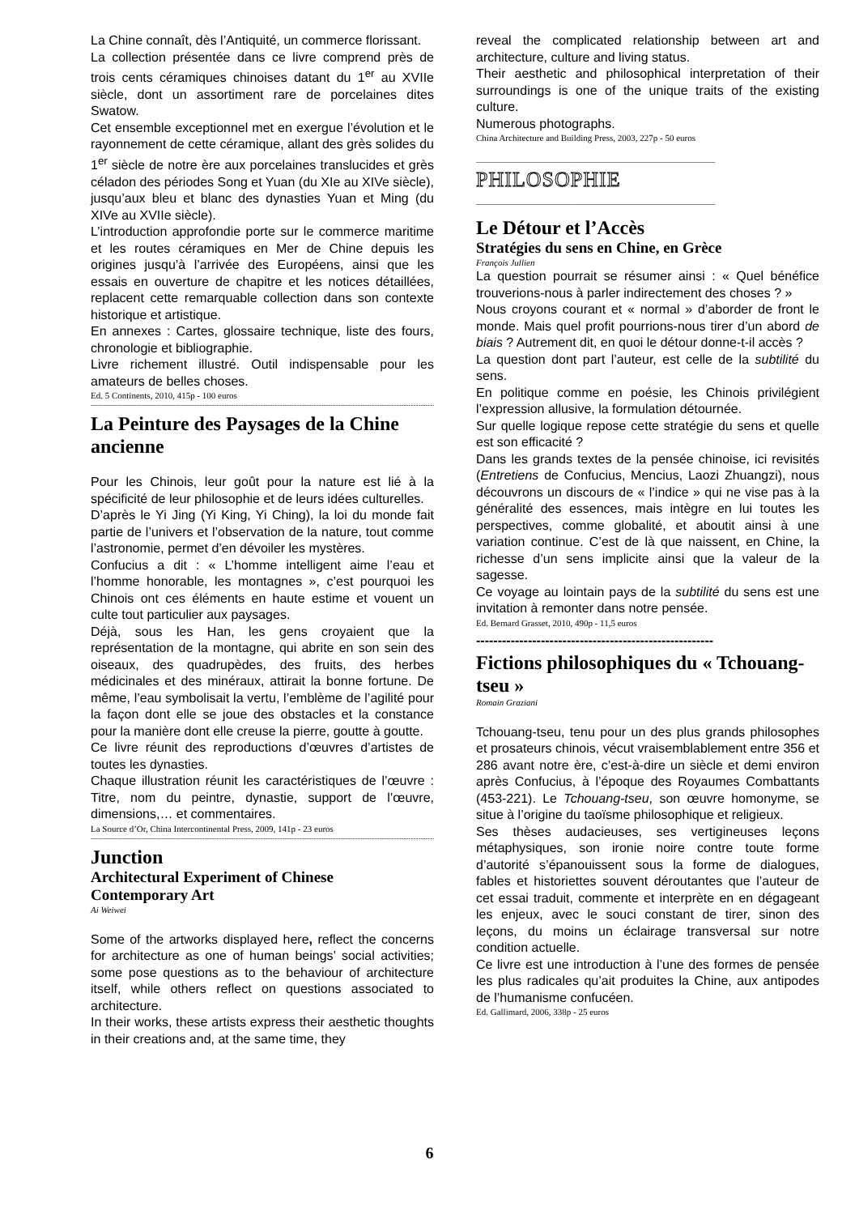La Chine connaît, dès l’Antiquité, un commerce florissant.
La collection présentée dans ce livre comprend près de trois cents céramiques chinoises datant du 1<sup>er</sup> au XVIIe siècle, dont un assortiment rare de porcelaines dites Swatow.
Cet ensemble exceptionnel met en exergue l’évolution et le rayonnement de cette céramique, allant des grès solides du 1<sup>er</sup> siècle de notre ère aux porcelaines translucides et grès céladon des périodes Song et Yuan (du XIe au XIVe siècle), jusqu’aux bleu et blanc des dynasties Yuan et Ming (du XIVe au XVIIe siècle).
L’introduction approfondie porte sur le commerce maritime et les routes céramiques en Mer de Chine depuis les origines jusqu’à l’arrivée des Européens, ainsi que les essais en ouverture de chapitre et les notices détaillées, replacent cette remarquable collection dans son contexte historique et artistique.
En annexes : Cartes, glossaire technique, liste des fours, chronologie et bibliographie.
Livre richement illustré. Outil indispensable pour les amateurs de belles choses.
Ed. 5 Continents, 2010, 415p - 100 euros
--------------------------------------------------------------------------------------------------------------------------------------------------
La Peinture des Paysages de la Chine ancienne
Pour les Chinois, leur goût pour la nature est lié à la spécificité de leur philosophie et de leurs idées culturelles.
D’après le Yi Jing (Yi King, Yi Ching), la loi du monde fait partie de l’univers et l’observation de la nature, tout comme l’astronomie, permet d’en dévoiler les mystères.
Confucius a dit : « L’homme intelligent aime l’eau et l’homme honorable, les montagnes », c’est pourquoi les Chinois ont ces éléments en haute estime et vouent un culte tout particulier aux paysages.
Déjà, sous les Han, les gens croyaient que la représentation de la montagne, qui abrite en son sein des oiseaux, des quadrupèdes, des fruits, des herbes médicinales et des minéraux, attirait la bonne fortune. De même, l’eau symbolisait la vertu, l’emblème de l’agilité pour la façon dont elle se joue des obstacles et la constance pour la manière dont elle creuse la pierre, goutte à goutte.
Ce livre réunit des reproductions d’œuvres d’artistes de toutes les dynasties.
Chaque illustration réunit les caractéristiques de l’œuvre : Titre, nom du peintre, dynastie, support de l’œuvre, dimensions,… et commentaires.
La Source d’Or, China Intercontinental Press, 2009, 141p - 23 euros
--------------------------------------------------------------------------------------------------------------------------------------------------
Junction
Architectural Experiment of Chinese Contemporary Art
Ai Weiwei
Some of the artworks displayed here, reflect the concerns for architecture as one of human beings’ social activities; some pose questions as to the behaviour of architecture itself, while others reflect on questions associated to architecture.
In their works, these artists express their aesthetic thoughts in their creations and, at the same time, they
reveal the complicated relationship between art and architecture, culture and living status.
Their aesthetic and philosophical interpretation of their surroundings is one of the unique traits of the existing culture.
Numerous photographs.
China Architecture and Building Press, 2003, 227p - 50 euros
___________________________________________________________
PHILOSOPHIE
___________________________________________________________
Le Détour et l’Accès
Stratégies du sens en Chine, en Grèce
François Jullien
La question pourrait se résumer ainsi : « Quel bénéfice trouverions-nous à parler indirectement des choses ? »
Nous croyons courant et « normal » d’aborder de front le monde. Mais quel profit pourrions-nous tirer d’un abord de biais ? Autrement dit, en quoi le détour donne-t-il accès ?
La question dont part l’auteur, est celle de la subtilité du sens.
En politique comme en poésie, les Chinois privilégient l’expression allusive, la formulation détournée.
Sur quelle logique repose cette stratégie du sens et quelle est son efficacité ?
Dans les grands textes de la pensée chinoise, ici revisités (Entretiens de Confucius, Mencius, Laozi Zhuangzi), nous découvrons un discours de « l’indice » qui ne vise pas à la généralité des essences, mais intègre en lui toutes les perspectives, comme globalité, et aboutit ainsi à une variation continue. C’est de là que naissent, en Chine, la richesse d’un sens implicite ainsi que la valeur de la sagesse.
Ce voyage au lointain pays de la subtilité du sens est une invitation à remonter dans notre pensée.
Ed. Bernard Grasset, 2010, 490p - 11,5 euros
-------------------------------------------------------
Fictions philosophiques du « Tchouang-tseu »
Romain Graziani
Tchouang-tseu, tenu pour un des plus grands philosophes et prosateurs chinois, vécut vraisemblablement entre 356 et 286 avant notre ère, c’est-à-dire un siècle et demi environ après Confucius, à l’époque des Royaumes Combattants (453-221). Le Tchouang-tseu, son œuvre homonyme, se situe à l’origine du taoïsme philosophique et religieux.
Ses thèses audacieuses, ses vertigineuses leçons métaphysiques, son ironie noire contre toute forme d’autorité s’épanouissent sous la forme de dialogues, fables et historiettes souvent déroutantes que l’auteur de cet essai traduit, commente et interprète en en dégageant les enjeux, avec le souci constant de tirer, sinon des leçons, du moins un éclairage transversal sur notre condition actuelle.
Ce livre est une introduction à l’une des formes de pensée les plus radicales qu’ait produites la Chine, aux antipodes de l’humanisme confucéen.
Ed. Gallimard, 2006, 338p - 25 euros
6